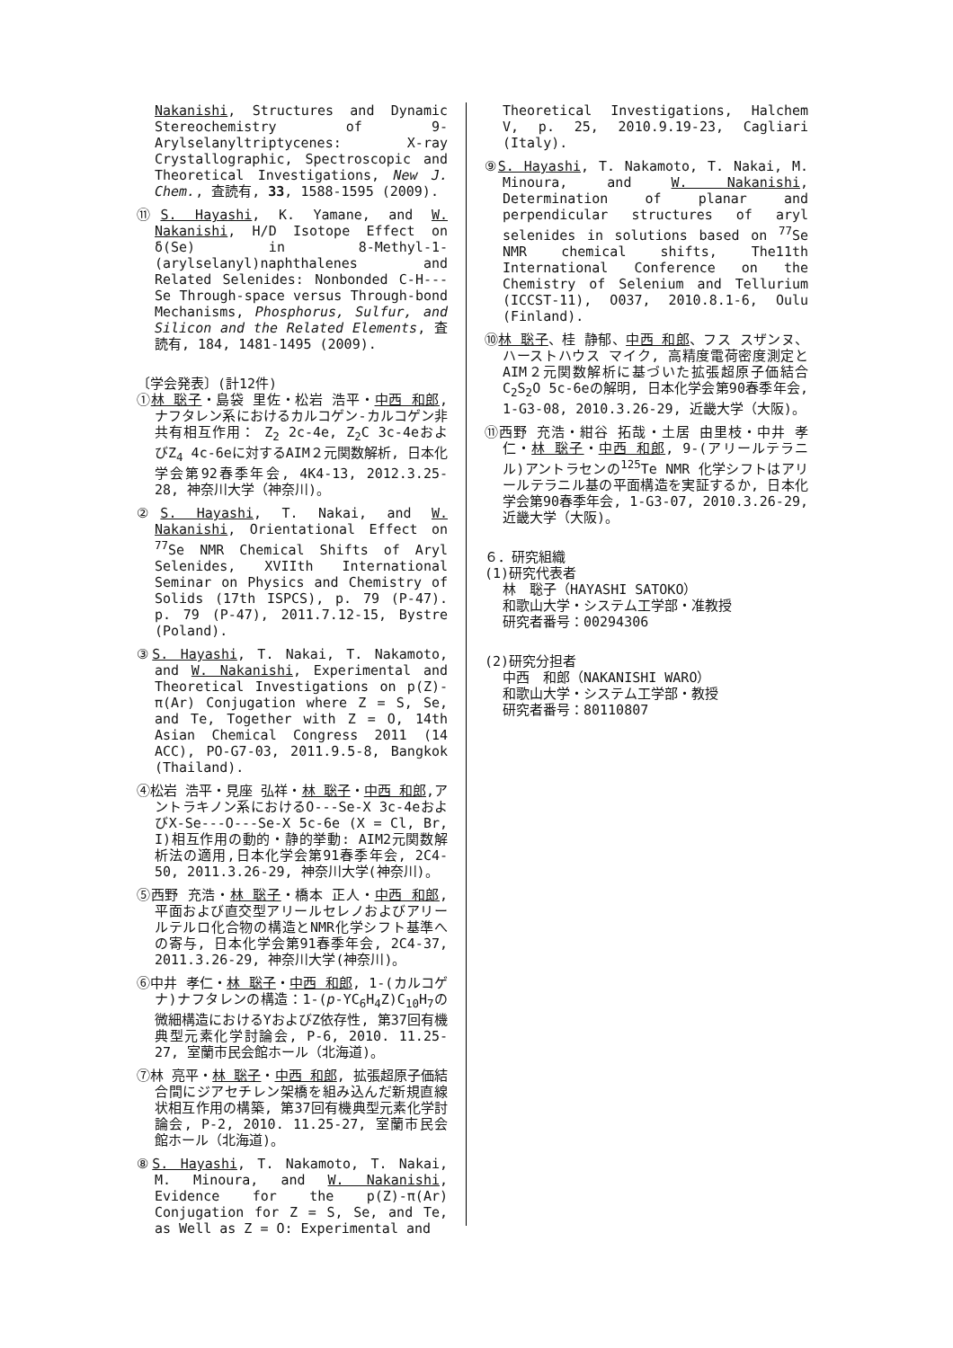Nakanishi, Structures and Dynamic Stereochemistry of 9-Arylselanyltriptycenes: X-ray Crystallographic, Spectroscopic and Theoretical Investigations, New J. Chem., 査読有, 33, 1588-1595 (2009).
⑪S. Hayashi, K. Yamane, and W. Nakanishi, H/D Isotope Effect on δ(Se) in 8-Methyl-1-(arylselanyl)naphthalenes and Related Selenides: Nonbonded C-H---Se Through-space versus Through-bond Mechanisms, Phosphorus, Sulfur, and Silicon and the Related Elements, 査読有, 184, 1481-1495 (2009).
〔学会発表〕(計12件)
①林 聡子・島袋 里佐・松岩 浩平・中西 和郎, ナフタレン系におけるカルコゲン-カルコゲン非共有相互作用： Z<sub>2</sub> 2c-4e, Z<sub>2</sub>C 3c-4eおよびZ<sub>4</sub> 4c-6eに対するAIM２元関数解析, 日本化学会第92春季年会, 4K4-13, 2012.3.25-28, 神奈川大学（神奈川)。
②S. Hayashi, T. Nakai, and W. Nakanishi, Orientational Effect on <sup>77</sup>Se NMR Chemical Shifts of Aryl Selenides, XVIIth International Seminar on Physics and Chemistry of Solids (17th ISPCS), p. 79 (P-47). p. 79 (P-47), 2011.7.12-15, Bystre (Poland).
③S. Hayashi, T. Nakai, T. Nakamoto, and W. Nakanishi, Experimental and Theoretical Investigations on p(Z)-π(Ar) Conjugation where Z = S, Se, and Te, Together with Z = O, 14th Asian Chemical Congress 2011 (14 ACC), PO-G7-03, 2011.9.5-8, Bangkok (Thailand).
④松岩 浩平・見座 弘祥・林 聡子・中西 和郎,アントラキノン系におけるO---Se-X 3c-4eおよびX-Se---O---Se-X 5c-6e (X = Cl, Br, I)相互作用の動的・静的挙動: AIM2元関数解析法の適用,日本化学会第91春季年会, 2C4-50, 2011.3.26-29, 神奈川大学(神奈川)。
⑤西野 充浩・林 聡子・橋本 正人・中西 和郎, 平面および直交型アリールセレノおよびアリールテルロ化合物の構造とNMR化学シフト基準への寄与, 日本化学会第91春季年会, 2C4-37, 2011.3.26-29, 神奈川大学(神奈川)。
⑥中井 孝仁・林 聡子・中西 和郎, 1-(カルコゲナ)ナフタレンの構造：1-(p-YC<sub>6</sub>H<sub>4</sub>Z)C<sub>10</sub>H<sub>7</sub>の微細構造におけるYおよびZ依存性, 第37回有機典型元素化学討論会, P-6, 2010. 11.25-27, 室蘭市民会館ホール（北海道)。
⑦林 亮平・林 聡子・中西 和郎, 拡張超原子価結合間にジアセチレン架橋を組み込んだ新規直線状相互作用の構築, 第37回有機典型元素化学討論会, P-2, 2010. 11.25-27, 室蘭市民会館ホール（北海道)。
⑧S. Hayashi, T. Nakamoto, T. Nakai, M. Minoura, and W. Nakanishi, Evidence for the p(Z)-π(Ar) Conjugation for Z = S, Se, and Te, as Well as Z = O: Experimental and
Theoretical Investigations, Halchem V, p. 25, 2010.9.19-23, Cagliari (Italy).
⑨S. Hayashi, T. Nakamoto, T. Nakai, M. Minoura, and W. Nakanishi, Determination of planar and perpendicular structures of aryl selenides in solutions based on <sup>77</sup>Se NMR chemical shifts, The11th International Conference on the Chemistry of Selenium and Tellurium (ICCST-11), O037, 2010.8.1-6, Oulu (Finland).
⑩林 聡子、桂 静郁、中西 和郎、フス スザンヌ、ハーストハウス マイク, 高精度電荷密度測定とAIM２元関数解析に基づいた拡張超原子価結合C<sub>2</sub>S<sub>2</sub>O 5c-6eの解明, 日本化学会第90春季年会, 1-G3-08, 2010.3.26-29, 近畿大学（大阪)。
⑪西野 充浩・紺谷 拓哉・土居 由里枝・中井 孝仁・林 聡子・中西 和郎, 9-(アリールテラニル)アントラセンの<sup>125</sup>Te NMR 化学シフトはアリールテラニル基の平面構造を実証するか, 日本化学会第90春季年会, 1-G3-07, 2010.3.26-29, 近畿大学（大阪)。
６．研究組織
(1)研究代表者
林　聡子（HAYASHI SATOKO）
和歌山大学・システム工学部・准教授
研究者番号：00294306
(2)研究分担者
中西　和郎（NAKANISHI WARO）
和歌山大学・システム工学部・教授
研究者番号：80110807